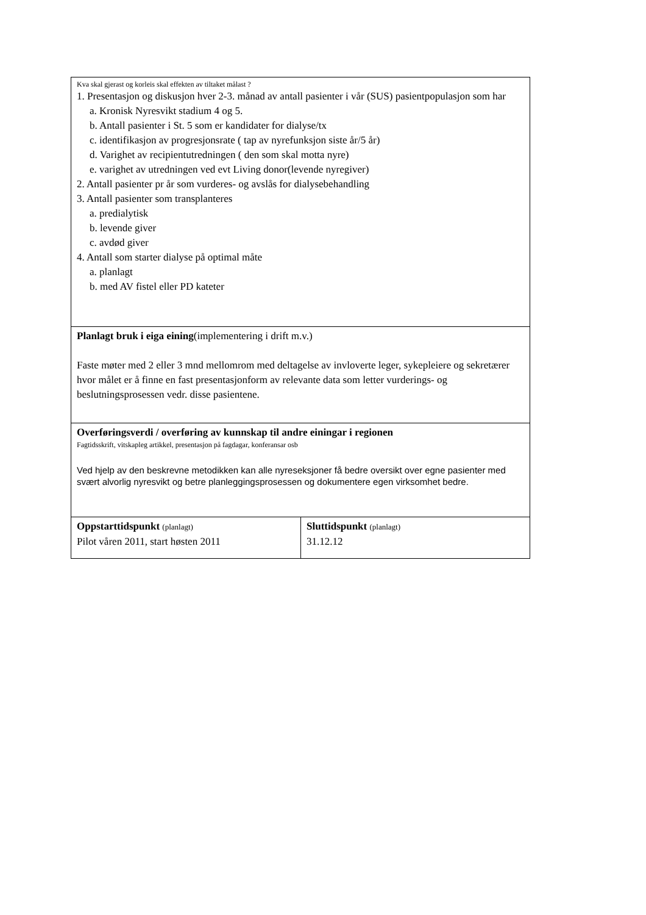| Kva skal gjerast og korleis skal effekten av tiltaket målast ? 1. Presentasjon og diskusjon hver 2-3. månad av antall pasienter i vår (SUS) pasientpopulasjon som har a. Kronisk Nyresvikt stadium 4 og 5. b. Antall pasienter i St. 5 som er kandidater for dialyse/tx c. identifikasjon av progresjonsrate ( tap av nyrefunksjon siste år/5 år) d. Varighet av recipientutredningen ( den som skal motta nyre) e. varighet av utredningen ved evt Living donor(levende nyregiver) 2. Antall pasienter pr år som vurderes- og avslås for dialysebehandling 3. Antall pasienter som transplanteres a. predialytisk b. levende giver c. avdød giver 4. Antall som starter dialyse på optimal måte a. planlagt b. med AV fistel eller PD kateter | |
| Planlagt bruk i eiga eining (implementering i drift m.v.) Faste møter med 2 eller 3 mnd mellomrom med deltagelse av invloverte leger, sykepleiere og sekretærer hvor målet er å finne en fast presentasjonform av relevante data som letter vurderings- og beslutningsprosessen vedr. disse pasientene. | |
| Overføringsverdi / overføring av kunnskap til andre einingar i regionen Fagtidsskrift, vitskapleg artikkel, presentasjon på fagdagar, konferansar osb Ved hjelp av den beskrevne metodikken kan alle nyreseksjoner få bedre oversikt over egne pasienter med svært alvorlig nyresvikt og betre planleggingsprosessen og dokumentere egen virksomhet bedre. | |
| Oppstarttidspunkt (planlagt) Pilot våren 2011, start høsten 2011 | Sluttidspunkt (planlagt) 31.12.12 |